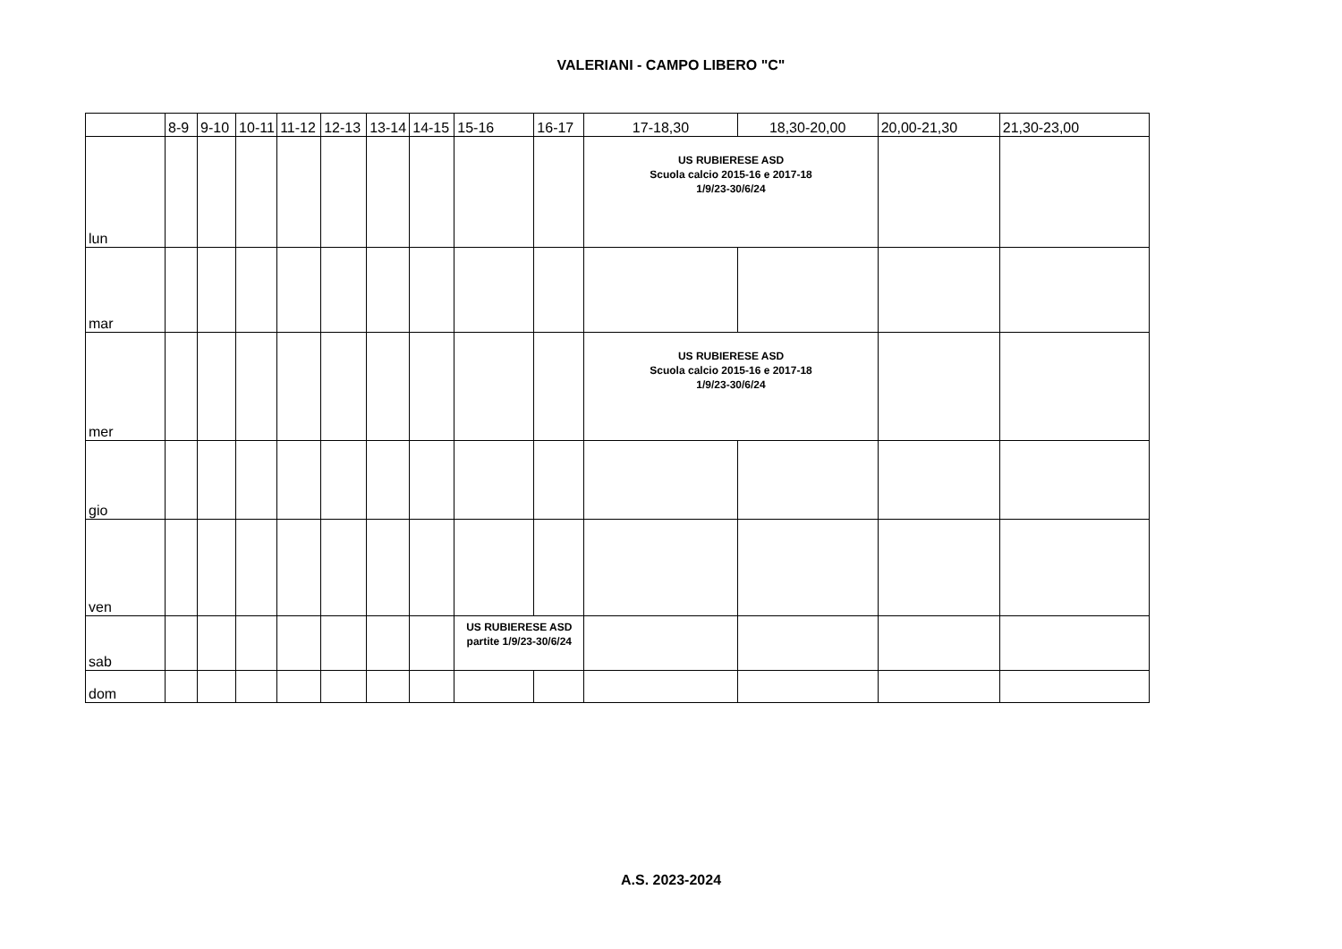VALERIANI - CAMPO LIBERO "C"
| | 8-9 | 9-10 | 10-11 | 11-12 | 12-13 | 13-14 | 14-15 | 15-16 | 16-17 | 17-18,30 | 18,30-20,00 | 20,00-21,30 | 21,30-23,00 |
| --- | --- | --- | --- | --- | --- | --- | --- | --- | --- | --- | --- | --- | --- |
| lun | | | | | | | | | | US RUBIERESE ASD Scuola calcio 2015-16 e 2017-18 1/9/23-30/6/24 | | | |
| mar | | | | | | | | | | | | | |
| mer | | | | | | | | | | US RUBIERESE ASD Scuola calcio 2015-16 e 2017-18 1/9/23-30/6/24 | | | |
| gio | | | | | | | | | | | | | |
| ven | | | | | | | | | | | | | |
| sab | | | | | | | | US RUBIERESE ASD partite 1/9/23-30/6/24 | | | | | |
| dom | | | | | | | | | | | | | |
A.S. 2023-2024